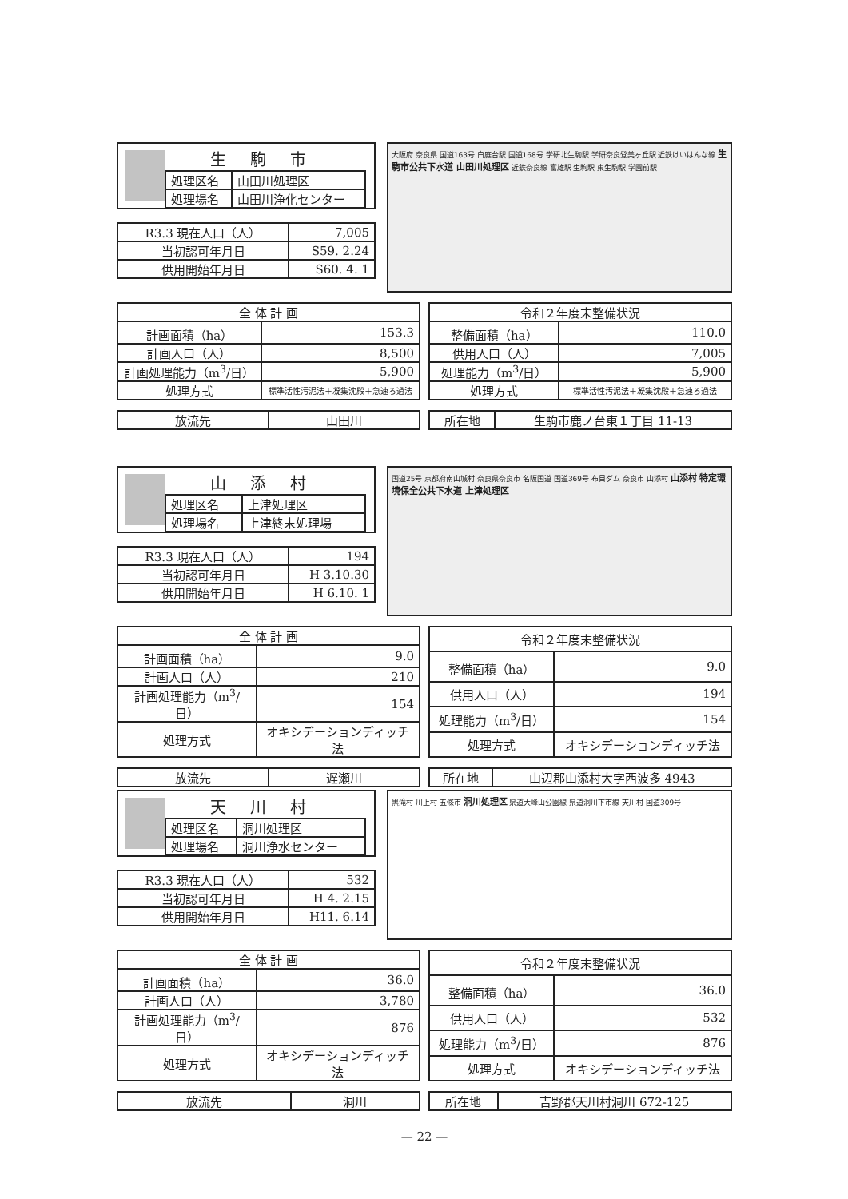生駒市
| 処理区名 | 山田川処理区 |
| 処理場名 | 山田川浄化センター |
| R3.3 現在人口（人） | 7,005 |
| 当初認可年月日 | S59. 2.24 |
| 供用開始年月日 | S60. 4. 1 |
大阪府 奈良県 国道163号 白庭台駅 国道168号 学研北生駒駅 学研奈良登美ヶ丘駅 近鉄けいはんな線 生駒市公共下水道 山田川処理区 近鉄奈良線 富雄駅 生駒駅 東生駒駅 学園前駅
| 全 体 計 画 | |
| 計画面積（ha） | 153.3 |
| 計画人口（人） | 8,500 |
| 計画処理能力（m<sup>3</sup>/日） | 5,900 |
| 処理方式 | 標準活性汚泥法＋凝集沈殿＋急速ろ過法 |
| 令和２年度末整備状況 | |
| 整備面積（ha） | 110.0 |
| 供用人口（人） | 7,005 |
| 処理能力（m<sup>3</sup>/日） | 5,900 |
| 処理方式 | 標準活性汚泥法＋凝集沈殿＋急速ろ過法 |
| 放流先 | 山田川 |
| 所在地 | 生駒市鹿ノ台東１丁目 11-13 |
山添村
| 処理区名 | 上津処理区 |
| 処理場名 | 上津終末処理場 |
| R3.3 現在人口（人） | 194 |
| 当初認可年月日 | H 3.10.30 |
| 供用開始年月日 | H 6.10. 1 |
国道25号 京都府南山城村 奈良県奈良市 名阪国道 国道369号 布目ダム 奈良市 山添村 山添村 特定環境保全公共下水道 上津処理区
| 全 体 計 画 | |
| 計画面積（ha） | 9.0 |
| 計画人口（人） | 210 |
| 計画処理能力（m<sup>3</sup>/日） | 154 |
| 処理方式 | オキシデーションディッチ法 |
| 令和２年度末整備状況 | |
| 整備面積（ha） | 9.0 |
| 供用人口（人） | 194 |
| 処理能力（m<sup>3</sup>/日） | 154 |
| 処理方式 | オキシデーションディッチ法 |
| 放流先 | 遅瀬川 |
| 所在地 | 山辺郡山添村大字西波多 4943 |
天川村
| 処理区名 | 洞川処理区 |
| 処理場名 | 洞川浄水センター |
| R3.3 現在人口（人） | 532 |
| 当初認可年月日 | H 4. 2.15 |
| 供用開始年月日 | H11. 6.14 |
黒滝村 川上村 五條市 洞川処理区 県道大峰山公園線 県道洞川下市線 天川村 国道309号
| 全 体 計 画 | |
| 計画面積（ha） | 36.0 |
| 計画人口（人） | 3,780 |
| 計画処理能力（m<sup>3</sup>/日） | 876 |
| 処理方式 | オキシデーションディッチ法 |
| 令和２年度末整備状況 | |
| 整備面積（ha） | 36.0 |
| 供用人口（人） | 532 |
| 処理能力（m<sup>3</sup>/日） | 876 |
| 処理方式 | オキシデーションディッチ法 |
| 放流先 | 洞川 |
| 所在地 | 吉野郡天川村洞川 672-125 |
— 22 —